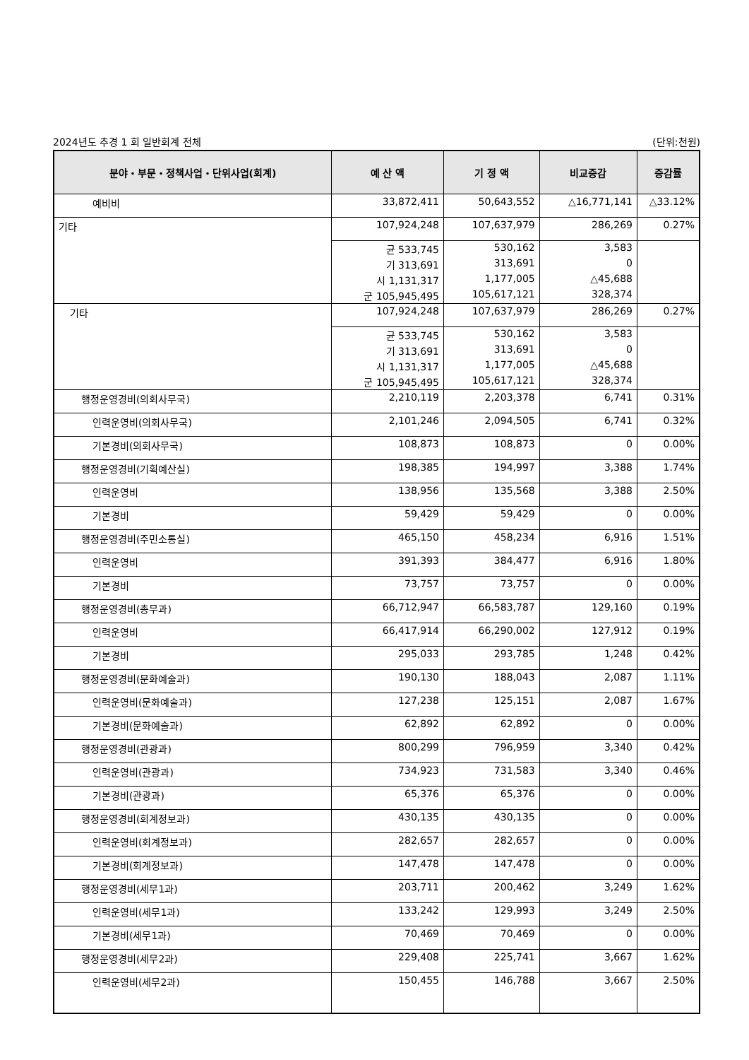2024년도 추경 1 회 일반회계 전체 (단위:천원)
| 분야・부문・정책사업・단위사업(회계) | 예 산 액 | 기 정 액 | 비교증감 | 증감률 |
| --- | --- | --- | --- | --- |
| 예비비 | 33,872,411 | 50,643,552 | △16,771,141 | △33.12% |
| 기타 | 107,924,248 | 107,637,979 | 286,269 | 0.27% |
| | 균 533,745 | 530,162 | 3,583 | |
| | 기 313,691 | 313,691 | 0 | |
| | 시 1,131,317 | 1,177,005 | △45,688 | |
| | 군 105,945,495 | 105,617,121 | 328,374 | |
| 기타 | 107,924,248 | 107,637,979 | 286,269 | 0.27% |
| | 균 533,745 | 530,162 | 3,583 | |
| | 기 313,691 | 313,691 | 0 | |
| | 시 1,131,317 | 1,177,005 | △45,688 | |
| | 군 105,945,495 | 105,617,121 | 328,374 | |
| 행정운영경비(의회사무국) | 2,210,119 | 2,203,378 | 6,741 | 0.31% |
| 인력운영비(의회사무국) | 2,101,246 | 2,094,505 | 6,741 | 0.32% |
| 기본경비(의회사무국) | 108,873 | 108,873 | 0 | 0.00% |
| 행정운영경비(기획예산실) | 198,385 | 194,997 | 3,388 | 1.74% |
| 인력운영비 | 138,956 | 135,568 | 3,388 | 2.50% |
| 기본경비 | 59,429 | 59,429 | 0 | 0.00% |
| 행정운영경비(주민소통실) | 465,150 | 458,234 | 6,916 | 1.51% |
| 인력운영비 | 391,393 | 384,477 | 6,916 | 1.80% |
| 기본경비 | 73,757 | 73,757 | 0 | 0.00% |
| 행정운영경비(총무과) | 66,712,947 | 66,583,787 | 129,160 | 0.19% |
| 인력운영비 | 66,417,914 | 66,290,002 | 127,912 | 0.19% |
| 기본경비 | 295,033 | 293,785 | 1,248 | 0.42% |
| 행정운영경비(문화예술과) | 190,130 | 188,043 | 2,087 | 1.11% |
| 인력운영비(문화예술과) | 127,238 | 125,151 | 2,087 | 1.67% |
| 기본경비(문화예술과) | 62,892 | 62,892 | 0 | 0.00% |
| 행정운영경비(관광과) | 800,299 | 796,959 | 3,340 | 0.42% |
| 인력운영비(관광과) | 734,923 | 731,583 | 3,340 | 0.46% |
| 기본경비(관광과) | 65,376 | 65,376 | 0 | 0.00% |
| 행정운영경비(회계정보과) | 430,135 | 430,135 | 0 | 0.00% |
| 인력운영비(회계정보과) | 282,657 | 282,657 | 0 | 0.00% |
| 기본경비(회계정보과) | 147,478 | 147,478 | 0 | 0.00% |
| 행정운영경비(세무1과) | 203,711 | 200,462 | 3,249 | 1.62% |
| 인력운영비(세무1과) | 133,242 | 129,993 | 3,249 | 2.50% |
| 기본경비(세무1과) | 70,469 | 70,469 | 0 | 0.00% |
| 행정운영경비(세무2과) | 229,408 | 225,741 | 3,667 | 1.62% |
| 인력운영비(세무2과) | 150,455 | 146,788 | 3,667 | 2.50% |